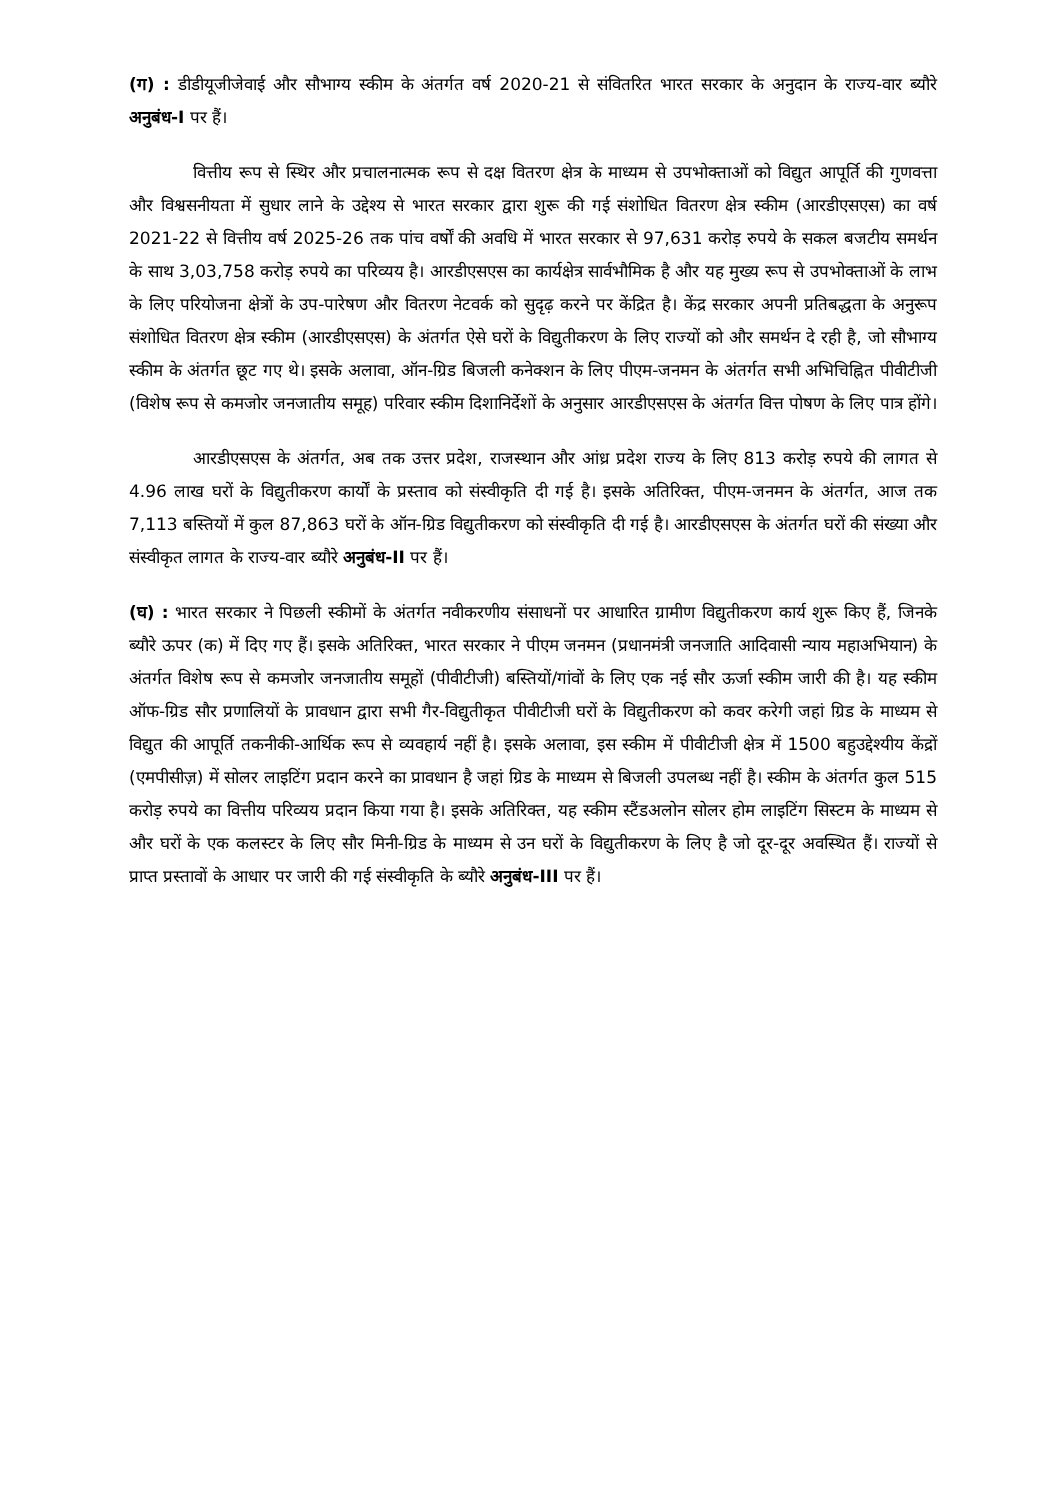(ग) : डीडीयूजीजेवाई और सौभाग्य स्कीम के अंतर्गत वर्ष 2020-21 से संवितरित भारत सरकार के अनुदान के राज्य-वार ब्यौरे अनुबंध-I पर हैं।
वित्तीय रूप से स्थिर और प्रचालनात्मक रूप से दक्ष वितरण क्षेत्र के माध्यम से उपभोक्ताओं को विद्युत आपूर्ति की गुणवत्ता और विश्वसनीयता में सुधार लाने के उद्देश्य से भारत सरकार द्वारा शुरू की गई संशोधित वितरण क्षेत्र स्कीम (आरडीएसएस) का वर्ष 2021-22 से वित्तीय वर्ष 2025-26 तक पांच वर्षों की अवधि में भारत सरकार से 97,631 करोड़ रुपये के सकल बजटीय समर्थन के साथ 3,03,758 करोड़ रुपये का परिव्यय है। आरडीएसएस का कार्यक्षेत्र सार्वभौमिक है और यह मुख्य रूप से उपभोक्ताओं के लाभ के लिए परियोजना क्षेत्रों के उप-पारेषण और वितरण नेटवर्क को सुदृढ़ करने पर केंद्रित है। केंद्र सरकार अपनी प्रतिबद्धता के अनुरूप संशोधित वितरण क्षेत्र स्कीम (आरडीएसएस) के अंतर्गत ऐसे घरों के विद्युतीकरण के लिए राज्यों को और समर्थन दे रही है, जो सौभाग्य स्कीम के अंतर्गत छूट गए थे। इसके अलावा, ऑन-ग्रिड बिजली कनेक्शन के लिए पीएम-जनमन के अंतर्गत सभी अभिचिह्नित पीवीटीजी (विशेष रूप से कमजोर जनजातीय समूह) परिवार स्कीम दिशानिर्देशों के अनुसार आरडीएसएस के अंतर्गत वित्त पोषण के लिए पात्र होंगे।
आरडीएसएस के अंतर्गत, अब तक उत्तर प्रदेश, राजस्थान और आंध्र प्रदेश राज्य के लिए 813 करोड़ रुपये की लागत से 4.96 लाख घरों के विद्युतीकरण कार्यों के प्रस्ताव को संस्वीकृति दी गई है। इसके अतिरिक्त, पीएम-जनमन के अंतर्गत, आज तक 7,113 बस्तियों में कुल 87,863 घरों के ऑन-ग्रिड विद्युतीकरण को संस्वीकृति दी गई है। आरडीएसएस के अंतर्गत घरों की संख्या और संस्वीकृत लागत के राज्य-वार ब्यौरे अनुबंध-II पर हैं।
(घ) : भारत सरकार ने पिछली स्कीमों के अंतर्गत नवीकरणीय संसाधनों पर आधारित ग्रामीण विद्युतीकरण कार्य शुरू किए हैं, जिनके ब्यौरे ऊपर (क) में दिए गए हैं। इसके अतिरिक्त, भारत सरकार ने पीएम जनमन (प्रधानमंत्री जनजाति आदिवासी न्याय महाअभियान) के अंतर्गत विशेष रूप से कमजोर जनजातीय समूहों (पीवीटीजी) बस्तियों/गांवों के लिए एक नई सौर ऊर्जा स्कीम जारी की है। यह स्कीम ऑफ-ग्रिड सौर प्रणालियों के प्रावधान द्वारा सभी गैर-विद्युतीकृत पीवीटीजी घरों के विद्युतीकरण को कवर करेगी जहां ग्रिड के माध्यम से विद्युत की आपूर्ति तकनीकी-आर्थिक रूप से व्यवहार्य नहीं है। इसके अलावा, इस स्कीम में पीवीटीजी क्षेत्र में 1500 बहुउद्देश्यीय केंद्रों (एमपीसीज़) में सोलर लाइटिंग प्रदान करने का प्रावधान है जहां ग्रिड के माध्यम से बिजली उपलब्ध नहीं है। स्कीम के अंतर्गत कुल 515 करोड़ रुपये का वित्तीय परिव्यय प्रदान किया गया है। इसके अतिरिक्त, यह स्कीम स्टैंडअलोन सोलर होम लाइटिंग सिस्टम के माध्यम से और घरों के एक कलस्टर के लिए सौर मिनी-ग्रिड के माध्यम से उन घरों के विद्युतीकरण के लिए है जो दूर-दूर अवस्थित हैं। राज्यों से प्राप्त प्रस्तावों के आधार पर जारी की गई संस्वीकृति के ब्यौरे अनुबंध-III पर हैं।